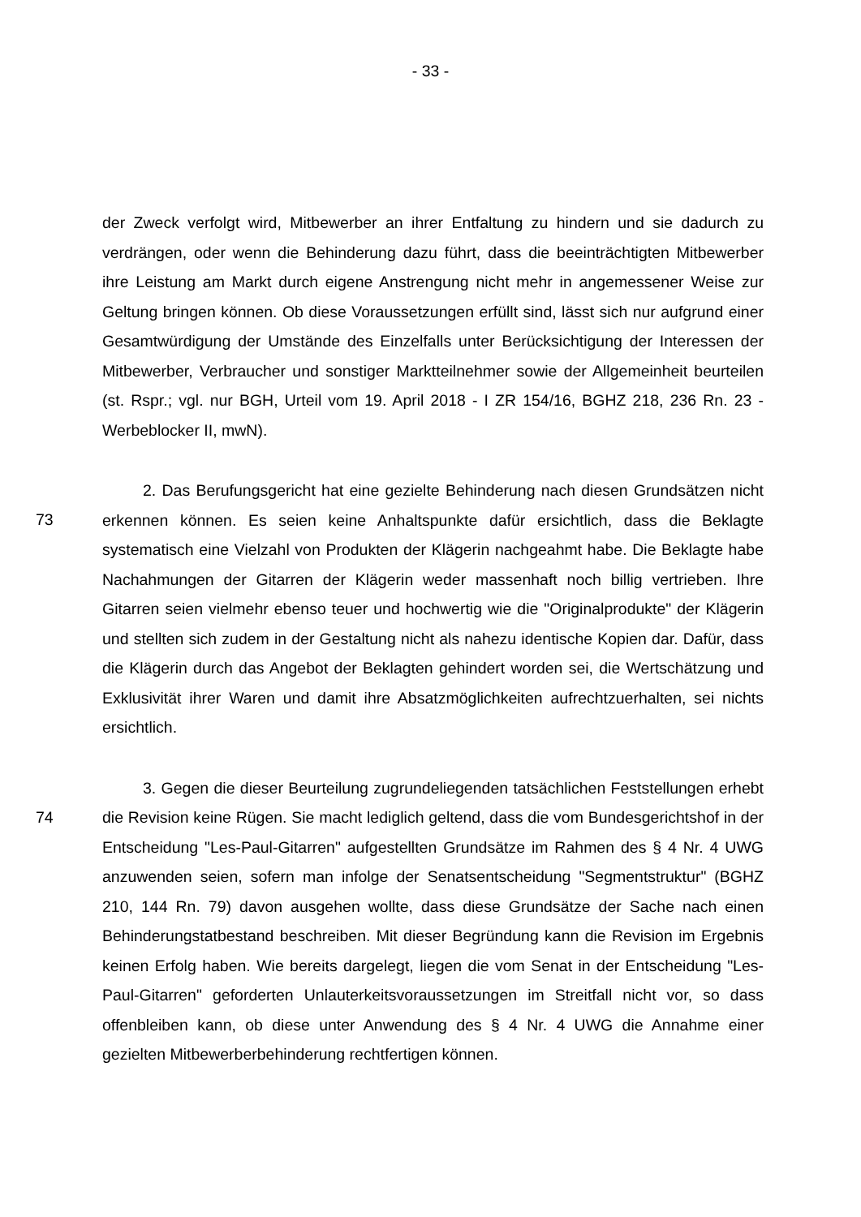- 33 -
der Zweck verfolgt wird, Mitbewerber an ihrer Entfaltung zu hindern und sie dadurch zu verdrängen, oder wenn die Behinderung dazu führt, dass die beeinträchtigten Mitbewerber ihre Leistung am Markt durch eigene Anstrengung nicht mehr in angemessener Weise zur Geltung bringen können. Ob diese Voraussetzungen erfüllt sind, lässt sich nur aufgrund einer Gesamtwürdigung der Umstände des Einzelfalls unter Berücksichtigung der Interessen der Mitbewerber, Verbraucher und sonstiger Marktteilnehmer sowie der Allgemeinheit beurteilen (st. Rspr.; vgl. nur BGH, Urteil vom 19. April 2018 - I ZR 154/16, BGHZ 218, 236 Rn. 23 - Werbeblocker II, mwN).
73
2. Das Berufungsgericht hat eine gezielte Behinderung nach diesen Grundsätzen nicht erkennen können. Es seien keine Anhaltspunkte dafür ersichtlich, dass die Beklagte systematisch eine Vielzahl von Produkten der Klägerin nachgeahmt habe. Die Beklagte habe Nachahmungen der Gitarren der Klägerin weder massenhaft noch billig vertrieben. Ihre Gitarren seien vielmehr ebenso teuer und hochwertig wie die "Originalprodukte" der Klägerin und stellten sich zudem in der Gestaltung nicht als nahezu identische Kopien dar. Dafür, dass die Klägerin durch das Angebot der Beklagten gehindert worden sei, die Wertschätzung und Exklusivität ihrer Waren und damit ihre Absatzmöglichkeiten aufrechtzuerhalten, sei nichts ersichtlich.
74
3. Gegen die dieser Beurteilung zugrundeliegenden tatsächlichen Feststellungen erhebt die Revision keine Rügen. Sie macht lediglich geltend, dass die vom Bundesgerichtshof in der Entscheidung "Les-Paul-Gitarren" aufgestellten Grundsätze im Rahmen des § 4 Nr. 4 UWG anzuwenden seien, sofern man infolge der Senatsentscheidung "Segmentstruktur" (BGHZ 210, 144 Rn. 79) davon ausgehen wollte, dass diese Grundsätze der Sache nach einen Behinderungstatbestand beschreiben. Mit dieser Begründung kann die Revision im Ergebnis keinen Erfolg haben. Wie bereits dargelegt, liegen die vom Senat in der Entscheidung "Les-Paul-Gitarren" geforderten Unlauterkeitsvoraussetzungen im Streitfall nicht vor, so dass offenbleiben kann, ob diese unter Anwendung des § 4 Nr. 4 UWG die Annahme einer gezielten Mitbewerberbehinderung rechtfertigen können.